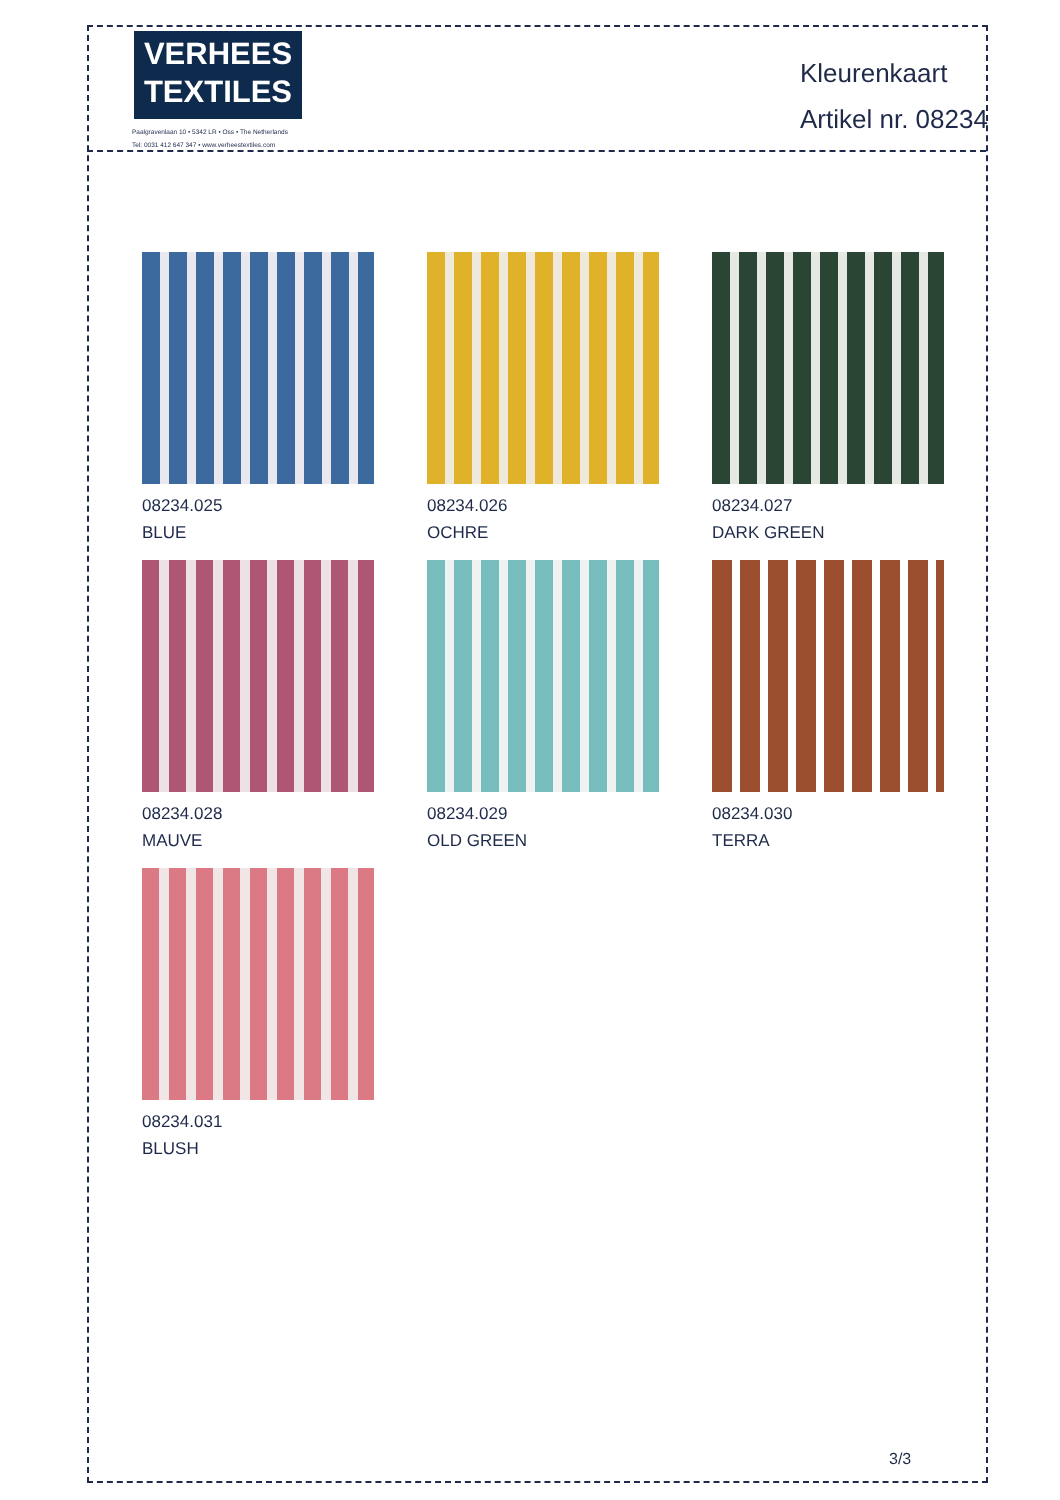VERHEES
TEXTILES
Paalgravenlaan 10 • 5342 LR • Oss • The Netherlands
Tel: 0031 412 647 347 • www.verheestextiles.com
Kleurenkaart
Artikel nr. 08234
08234.025
BLUE
08234.026
OCHRE
08234.027
DARK GREEN
08234.028
MAUVE
08234.029
OLD GREEN
08234.030
TERRA
08234.031
BLUSH
3/3